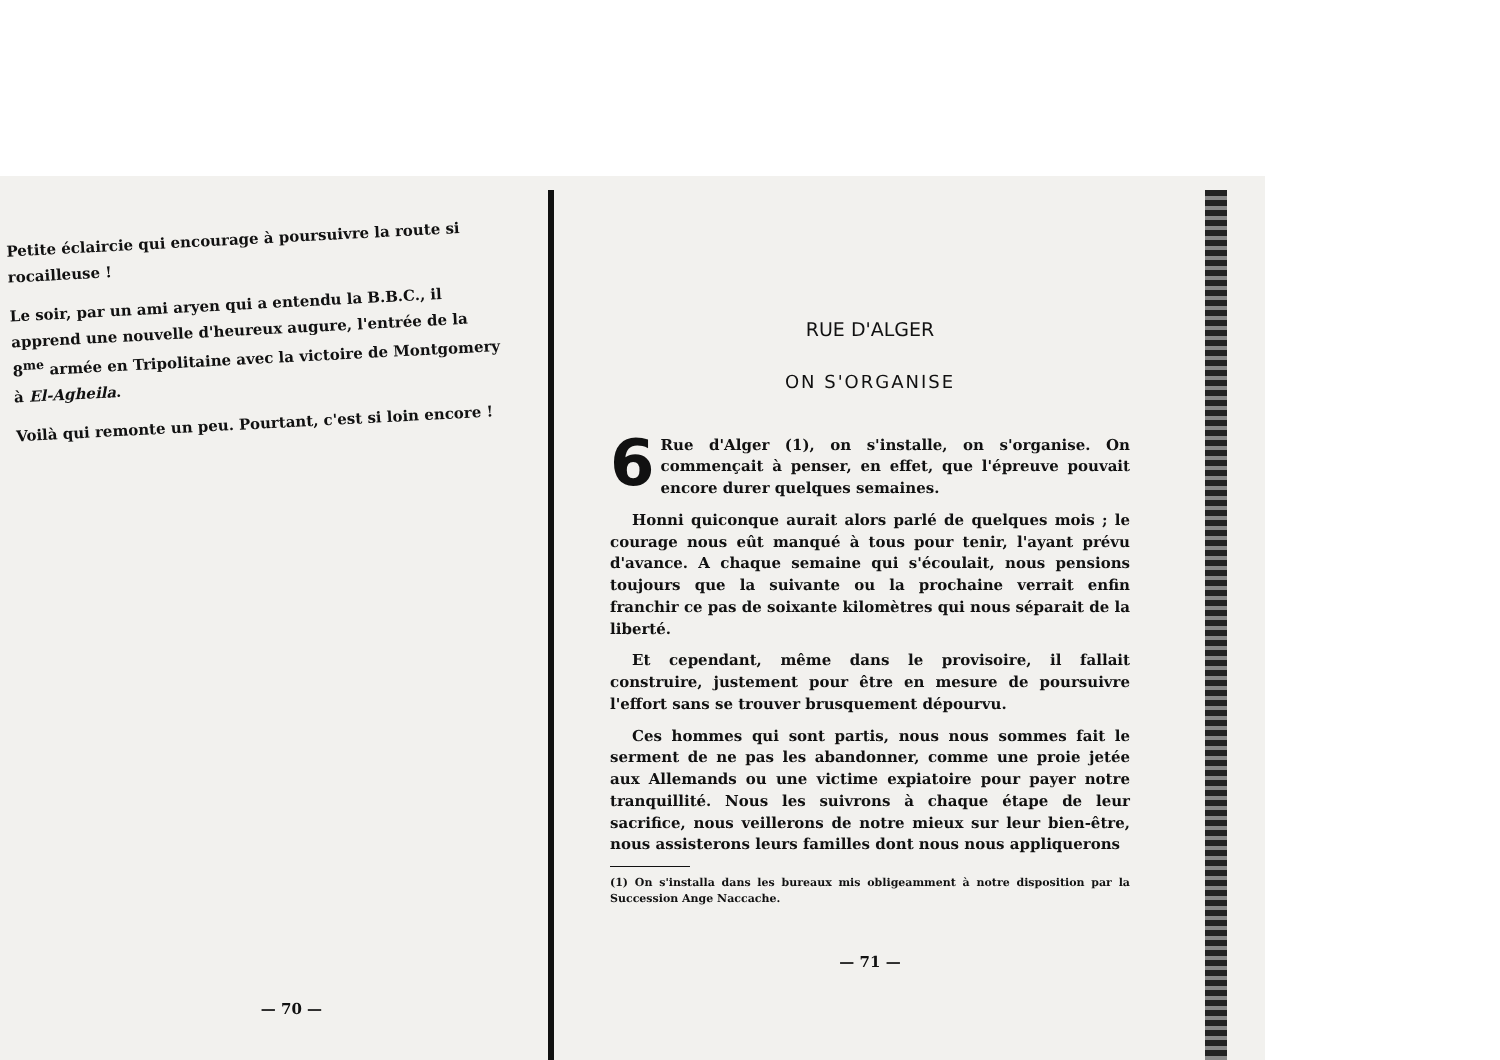Petite éclaircie qui encourage à poursuivre la route si rocailleuse !
Le soir, par un ami aryen qui a entendu la B.B.C., il apprend une nouvelle d'heureux augure, l'entrée de la 8<sup>me</sup> armée en Tripolitaine avec la victoire de Montgomery à El-Agheila.
Voilà qui remonte un peu. Pourtant, c'est si loin encore !
— 70 —
RUE D'ALGER
ON S'ORGANISE
6 Rue d'Alger (1), on s'installe, on s'organise. On commençait à penser, en effet, que l'épreuve pouvait encore durer quelques semaines.
Honni quiconque aurait alors parlé de quelques mois ; le courage nous eût manqué à tous pour tenir, l'ayant prévu d'avance. A chaque semaine qui s'écoulait, nous pensions toujours que la suivante ou la prochaine verrait enfin franchir ce pas de soixante kilomètres qui nous séparait de la liberté.
Et cependant, même dans le provisoire, il fallait construire, justement pour être en mesure de poursuivre l'effort sans se trouver brusquement dépourvu.
Ces hommes qui sont partis, nous nous sommes fait le serment de ne pas les abandonner, comme une proie jetée aux Allemands ou une victime expiatoire pour payer notre tranquillité. Nous les suivrons à chaque étape de leur sacrifice, nous veillerons de notre mieux sur leur bien-être, nous assisterons leurs familles dont nous nous appliquerons
(1) On s'installa dans les bureaux mis obligeamment à notre disposition par la Succession Ange Naccache.
— 71 —